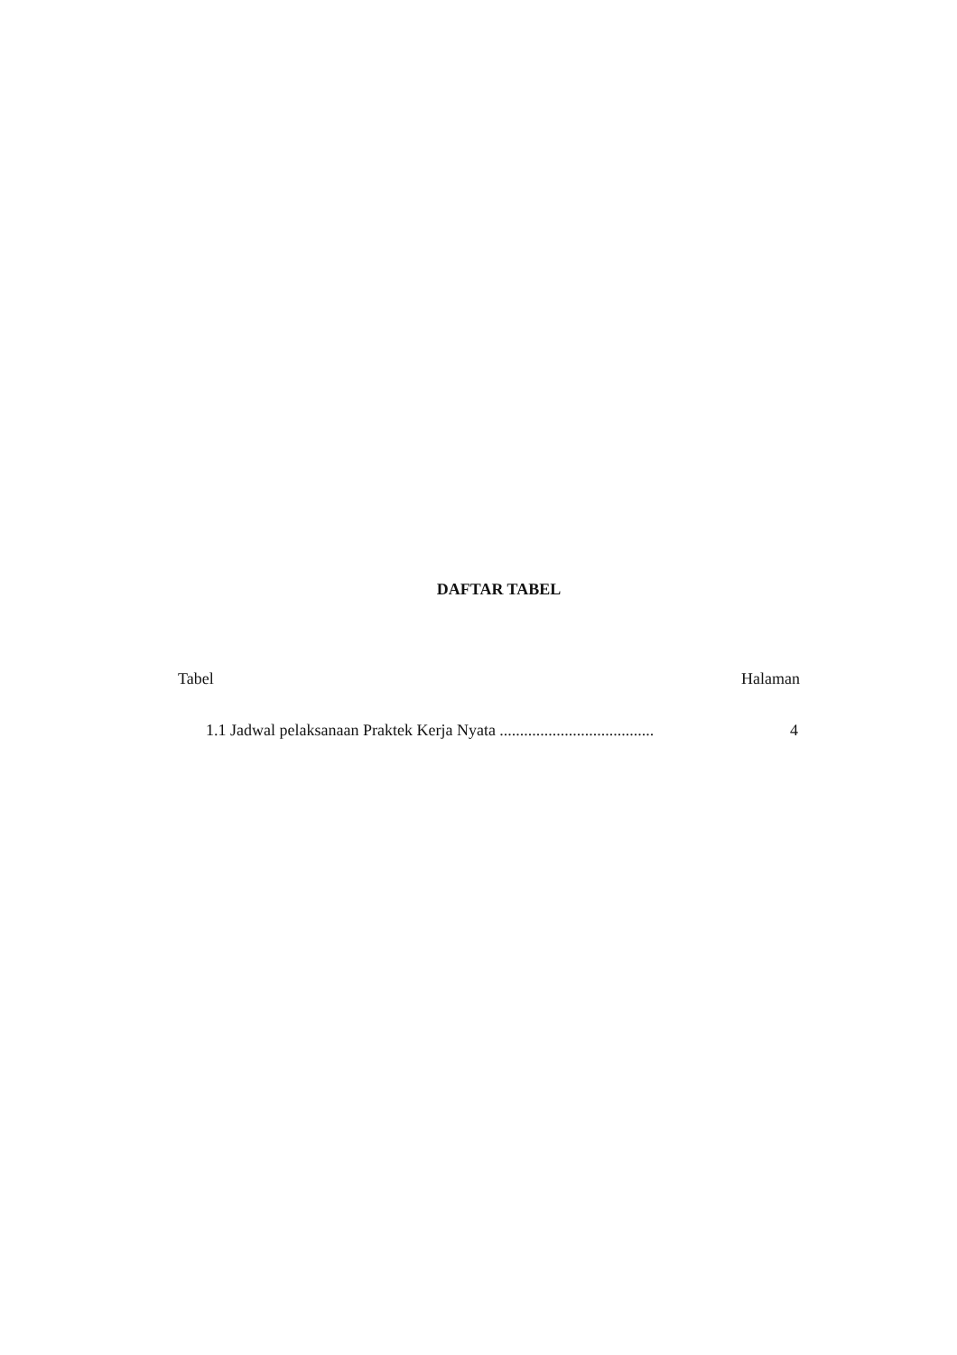DAFTAR TABEL
Tabel Halaman
1.1 Jadwal pelaksanaan Praktek Kerja Nyata ...................................... 4